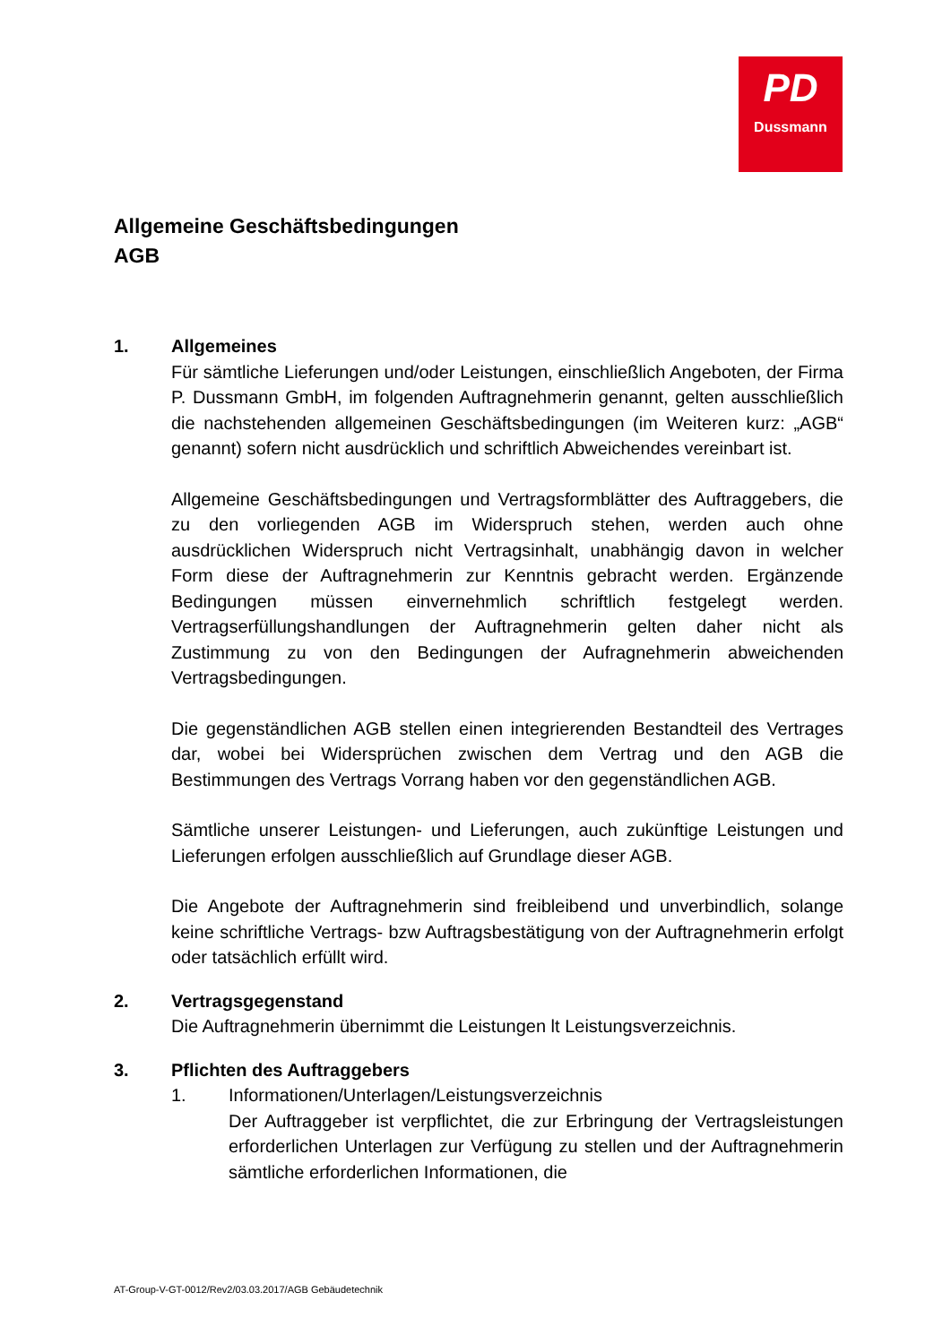PD
Dussmann
Allgemeine Geschäftsbedingungen
AGB
1.
Allgemeines
Für sämtliche Lieferungen und/oder Leistungen, einschließlich Angeboten, der Firma P. Dussmann GmbH, im folgenden Auftragnehmerin genannt, gelten ausschließlich die nachstehenden allgemeinen Geschäftsbedingungen (im Weiteren kurz: „AGB“ genannt) sofern nicht ausdrücklich und schriftlich Abweichendes vereinbart ist.
Allgemeine Geschäftsbedingungen und Vertragsformblätter des Auftraggebers, die zu den vorliegenden AGB im Widerspruch stehen, werden auch ohne ausdrücklichen Widerspruch nicht Vertragsinhalt, unabhängig davon in welcher Form diese der Auftragnehmerin zur Kenntnis gebracht werden. Ergänzende Bedingungen müssen einvernehmlich schriftlich festgelegt werden. Vertragserfüllungshandlungen der Auftragnehmerin gelten daher nicht als Zustimmung zu von den Bedingungen der Aufragnehmerin abweichenden Vertragsbedingungen.
Die gegenständlichen AGB stellen einen integrierenden Bestandteil des Vertrages dar, wobei bei Widersprüchen zwischen dem Vertrag und den AGB die Bestimmungen des Vertrags Vorrang haben vor den gegenständlichen AGB.
Sämtliche unserer Leistungen- und Lieferungen, auch zukünftige Leistungen und Lieferungen erfolgen ausschließlich auf Grundlage dieser AGB.
Die Angebote der Auftragnehmerin sind freibleibend und unverbindlich, solange keine schriftliche Vertrags- bzw Auftragsbestätigung von der Auftragnehmerin erfolgt oder tatsächlich erfüllt wird.
2.
Vertragsgegenstand
Die Auftragnehmerin übernimmt die Leistungen lt Leistungsverzeichnis.
3.
Pflichten des Auftraggebers
1. Informationen/Unterlagen/Leistungsverzeichnis
Der Auftraggeber ist verpflichtet, die zur Erbringung der Vertragsleistungen erforderlichen Unterlagen zur Verfügung zu stellen und der Auftragnehmerin sämtliche erforderlichen Informationen, die
AT-Group-V-GT-0012/Rev2/03.03.2017/AGB Gebäudetechnik